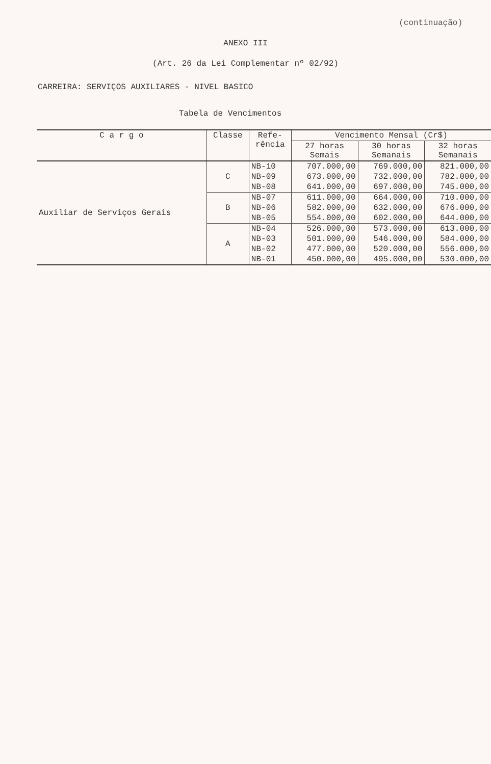(continuação)
ANEXO III
(Art. 26 da Lei Complementar nº 02/92)
CARREIRA: SERVIÇOS AUXILIARES - NIVEL BASICO
Tabela de Vencimentos
| C a r g o | Classe | Refe- rência | Vencimento Mensal (Cr$) | | |
| --- | --- | --- | --- | --- | --- |
| | | | 27 horas Semais | 30 horas Semanais | 32 horas Semanais |
| Auxiliar de Serviços Gerais | C | NB-10 | 707.000,00 | 769.000,00 | 821.000,00 |
| | | NB-09 | 673.000,00 | 732.000,00 | 782.000,00 |
| | | NB-08 | 641.000,00 | 697.000,00 | 745.000,00 |
| | B | NB-07 | 611.000,00 | 664.000,00 | 710.000,00 |
| | | NB-06 | 582.000,00 | 632.000,00 | 676.000,00 |
| | | NB-05 | 554.000,00 | 602.000,00 | 644.000,00 |
| | A | NB-04 | 526.000,00 | 573.000,00 | 613.000,00 |
| | | NB-03 | 501.000,00 | 546.000,00 | 584.000,00 |
| | | NB-02 | 477.000,00 | 520.000,00 | 556.000,00 |
| | | NB-01 | 450.000,00 | 495.000,00 | 530.000,00 |